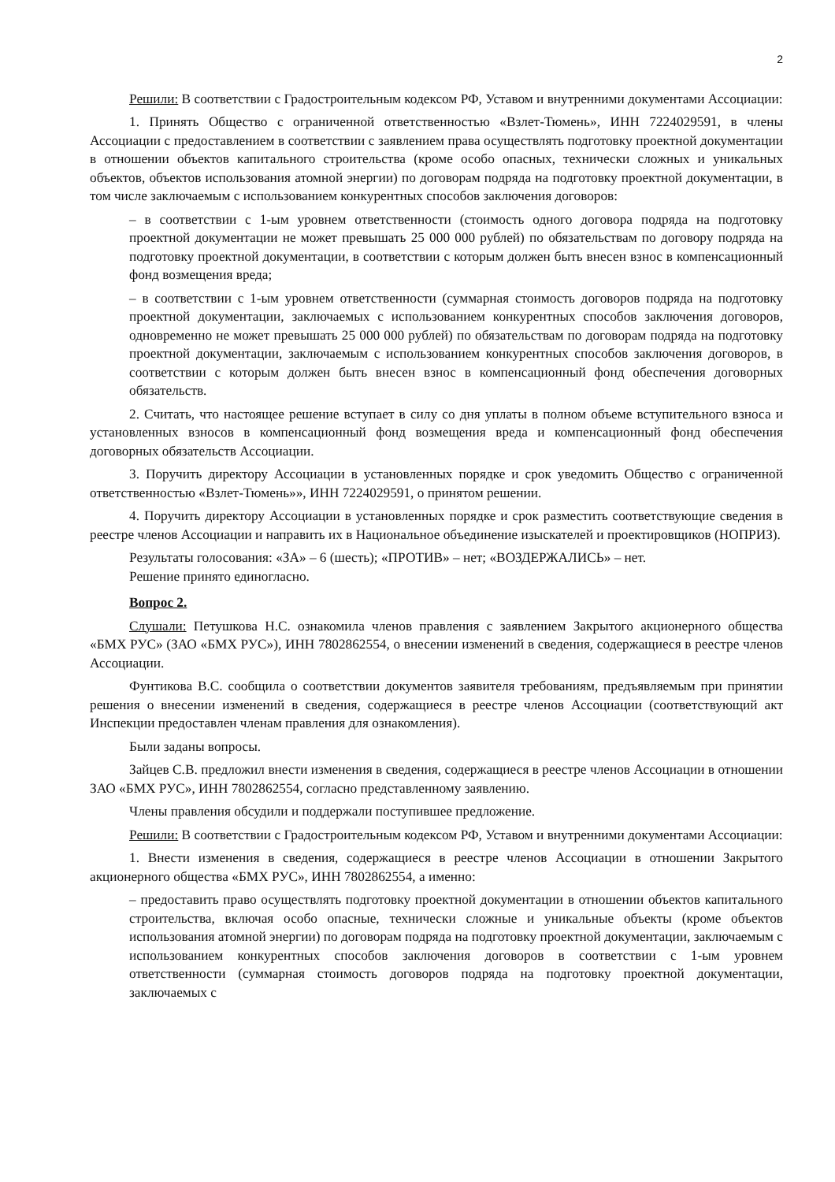2
Решили: В соответствии с Градостроительным кодексом РФ, Уставом и внутренними документами Ассоциации:
1. Принять Общество с ограниченной ответственностью «Взлет-Тюмень», ИНН 7224029591, в члены Ассоциации с предоставлением в соответствии с заявлением права осуществлять подготовку проектной документации в отношении объектов капитального строительства (кроме особо опасных, технически сложных и уникальных объектов, объектов использования атомной энергии) по договорам подряда на подготовку проектной документации, в том числе заключаемым с использованием конкурентных способов заключения договоров:
– в соответствии с 1-ым уровнем ответственности (стоимость одного договора подряда на подготовку проектной документации не может превышать 25 000 000 рублей) по обязательствам по договору подряда на подготовку проектной документации, в соответствии с которым должен быть внесен взнос в компенсационный фонд возмещения вреда;
– в соответствии с 1-ым уровнем ответственности (суммарная стоимость договоров подряда на подготовку проектной документации, заключаемых с использованием конкурентных способов заключения договоров, одновременно не может превышать 25 000 000 рублей) по обязательствам по договорам подряда на подготовку проектной документации, заключаемым с использованием конкурентных способов заключения договоров, в соответствии с которым должен быть внесен взнос в компенсационный фонд обеспечения договорных обязательств.
2. Считать, что настоящее решение вступает в силу со дня уплаты в полном объеме вступительного взноса и установленных взносов в компенсационный фонд возмещения вреда и компенсационный фонд обеспечения договорных обязательств Ассоциации.
3. Поручить директору Ассоциации в установленных порядке и срок уведомить Общество с ограниченной ответственностью «Взлет-Тюмень»», ИНН 7224029591, о принятом решении.
4. Поручить директору Ассоциации в установленных порядке и срок разместить соответствующие сведения в реестре членов Ассоциации и направить их в Национальное объединение изыскателей и проектировщиков (НОПРИЗ).
Результаты голосования: «ЗА» – 6 (шесть); «ПРОТИВ» – нет; «ВОЗДЕРЖАЛИСЬ» – нет.
Решение принято единогласно.
Вопрос 2.
Слушали: Петушкова Н.С. ознакомила членов правления с заявлением Закрытого акционерного общества «БМХ РУС» (ЗАО «БМХ РУС»), ИНН 7802862554, о внесении изменений в сведения, содержащиеся в реестре членов Ассоциации.
Фунтикова В.С. сообщила о соответствии документов заявителя требованиям, предъявляемым при принятии решения о внесении изменений в сведения, содержащиеся в реестре членов Ассоциации (соответствующий акт Инспекции предоставлен членам правления для ознакомления).
Были заданы вопросы.
Зайцев С.В. предложил внести изменения в сведения, содержащиеся в реестре членов Ассоциации в отношении ЗАО «БМХ РУС», ИНН 7802862554, согласно представленному заявлению.
Члены правления обсудили и поддержали поступившее предложение.
Решили: В соответствии с Градостроительным кодексом РФ, Уставом и внутренними документами Ассоциации:
1. Внести изменения в сведения, содержащиеся в реестре членов Ассоциации в отношении Закрытого акционерного общества «БМХ РУС», ИНН 7802862554, а именно:
– предоставить право осуществлять подготовку проектной документации в отношении объектов капитального строительства, включая особо опасные, технически сложные и уникальные объекты (кроме объектов использования атомной энергии) по договорам подряда на подготовку проектной документации, заключаемым с использованием конкурентных способов заключения договоров в соответствии с 1-ым уровнем ответственности (суммарная стоимость договоров подряда на подготовку проектной документации, заключаемых с